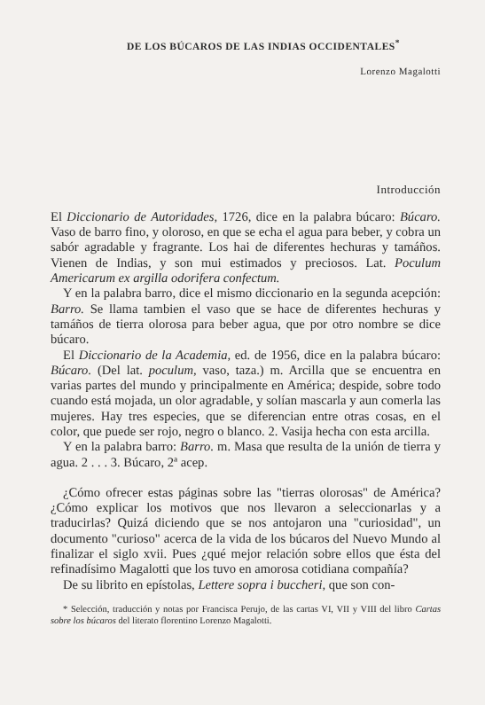DE LOS BÚCAROS DE LAS INDIAS OCCIDENTALES<sup>*</sup>
Lorenzo Magalotti
Introducción
El Diccionario de Autoridades, 1726, dice en la palabra búcaro: Búcaro. Vaso de barro fino, y oloroso, en que se echa el agua para beber, y cobra un sabór agradable y fragrante. Los hai de diferentes hechuras y tamáños. Vienen de Indias, y son mui estimados y preciosos. Lat. Poculum Americarum ex argilla odorifera confectum.
Y en la palabra barro, dice el mismo diccionario en la segunda acepción: Barro. Se llama tambien el vaso que se hace de diferentes hechuras y tamáños de tierra olorosa para beber agua, que por otro nombre se dice búcaro.
El Diccionario de la Academia, ed. de 1956, dice en la palabra búcaro: Búcaro. (Del lat. poculum, vaso, taza.) m. Arcilla que se encuentra en varias partes del mundo y principalmente en América; despide, sobre todo cuando está mojada, un olor agradable, y solían mascarla y aun comerla las mujeres. Hay tres especies, que se diferencian entre otras cosas, en el color, que puede ser rojo, negro o blanco. 2. Vasija hecha con esta arcilla.
Y en la palabra barro: Barro. m. Masa que resulta de la unión de tierra y agua. 2 . . . 3. Búcaro, 2ª acep.
¿Cómo ofrecer estas páginas sobre las "tierras olorosas" de América? ¿Cómo explicar los motivos que nos llevaron a seleccionarlas y a traducirlas? Quizá diciendo que se nos antojaron una "curiosidad", un documento "curioso" acerca de la vida de los búcaros del Nuevo Mundo al finalizar el siglo xvii. Pues ¿qué mejor relación sobre ellos que ésta del refinadísimo Magalotti que los tuvo en amorosa cotidiana compañía?
De su librito en epístolas, Lettere sopra i buccheri, que son con-
* Selección, traducción y notas por Francisca Perujo, de las cartas VI, VII y VIII del libro Cartas sobre los búcaros del literato florentino Lorenzo Magalotti.